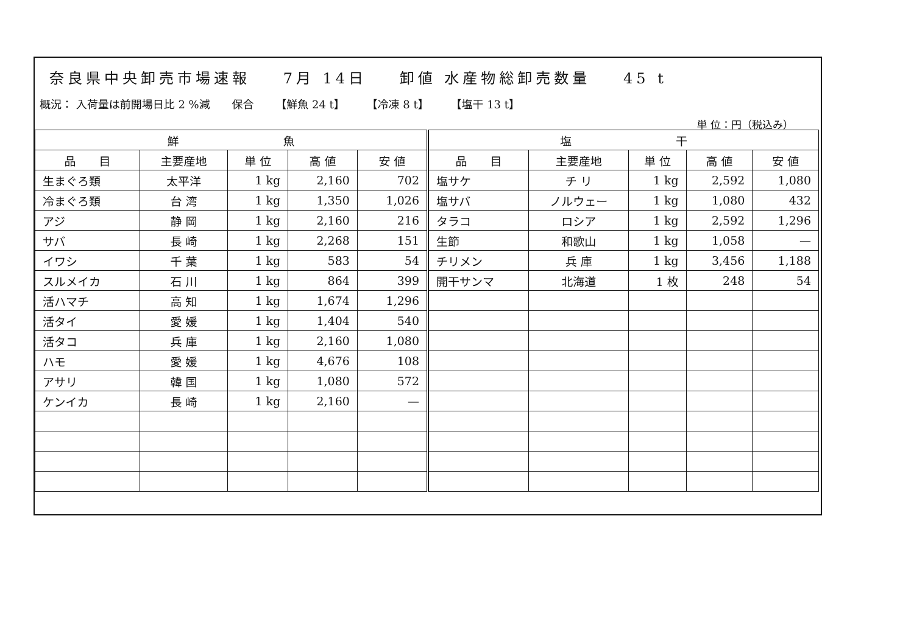奈良県中央卸売市場速報 7月 14日 卸値 水産物総卸売数量 45 t
概況： 入荷量は前開場日比 2 %減 保合 【鮮魚 24 t】 【冷凍 8 t】 【塩干 13 t】
単 位：円（税込み）
| 鮮 魚 | | | | |
| --- | --- | --- | --- | --- |
| 品 目 | 主要産地 | 単 位 | 高 値 | 安 値 |
| 生まぐろ類 | 太平洋 | 1 kg | 2,160 | 702 |
| 冷まぐろ類 | 台 湾 | 1 kg | 1,350 | 1,026 |
| アジ | 静 岡 | 1 kg | 2,160 | 216 |
| サバ | 長 崎 | 1 kg | 2,268 | 151 |
| イワシ | 千 葉 | 1 kg | 583 | 54 |
| スルメイカ | 石 川 | 1 kg | 864 | 399 |
| 活ハマチ | 高 知 | 1 kg | 1,674 | 1,296 |
| 活タイ | 愛 媛 | 1 kg | 1,404 | 540 |
| 活タコ | 兵 庫 | 1 kg | 2,160 | 1,080 |
| ハモ | 愛 媛 | 1 kg | 4,676 | 108 |
| アサリ | 韓 国 | 1 kg | 1,080 | 572 |
| ケンイカ | 長 崎 | 1 kg | 2,160 | — |
| 塩 干 | | | | |
| --- | --- | --- | --- | --- |
| 品 目 | 主要産地 | 単 位 | 高 値 | 安 値 |
| 塩サケ | チ リ | 1 kg | 2,592 | 1,080 |
| 塩サバ | ノルウェー | 1 kg | 1,080 | 432 |
| タラコ | ロシア | 1 kg | 2,592 | 1,296 |
| 生節 | 和歌山 | 1 kg | 1,058 | — |
| チリメン | 兵 庫 | 1 kg | 3,456 | 1,188 |
| 開干サンマ | 北海道 | 1 枚 | 248 | 54 |